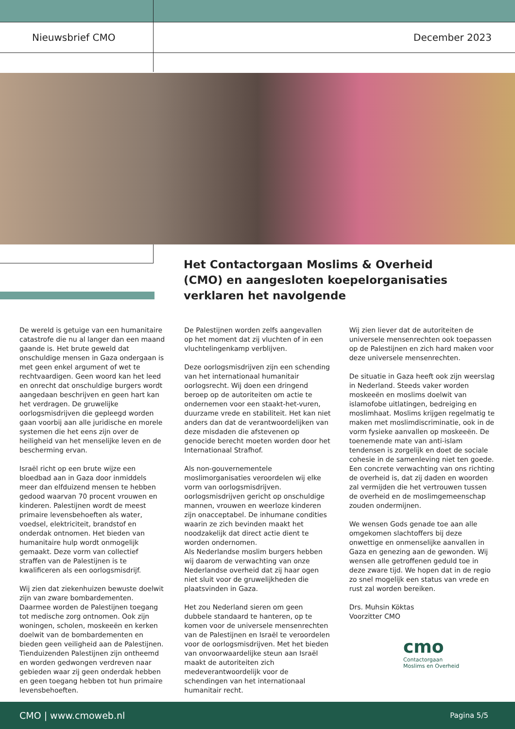Nieuwsbrief CMO December 2023
Het Contactorgaan Moslims & Overheid (CMO) en aangesloten koepelorganisaties verklaren het navolgende
De wereld is getuige van een humanitaire catastrofe die nu al langer dan een maand gaande is. Het brute geweld dat onschuldige mensen in Gaza ondergaan is met geen enkel argument of wet te rechtvaardigen. Geen woord kan het leed en onrecht dat onschuldige burgers wordt aangedaan beschrijven en geen hart kan het verdragen. De gruwelijke oorlogsmisdrijven die gepleegd worden gaan voorbij aan alle juridische en morele systemen die het eens zijn over de heiligheid van het menselijke leven en de bescherming ervan.
Israël richt op een brute wijze een bloedbad aan in Gaza door inmiddels meer dan elfduizend mensen te hebben gedood waarvan 70 procent vrouwen en kinderen. Palestijnen wordt de meest primaire levensbehoeften als water, voedsel, elektriciteit, brandstof en onderdak ontnomen. Het bieden van humanitaire hulp wordt onmogelijk gemaakt. Deze vorm van collectief straffen van de Palestijnen is te kwalificeren als een oorlogsmisdrijf.
Wij zien dat ziekenhuizen bewuste doelwit zijn van zware bombardementen. Daarmee worden de Palestijnen toegang tot medische zorg ontnomen. Ook zijn woningen, scholen, moskeeën en kerken doelwit van de bombardementen en bieden geen veiligheid aan de Palestijnen. Tienduizenden Palestijnen zijn ontheemd en worden gedwongen verdreven naar gebieden waar zij geen onderdak hebben en geen toegang hebben tot hun primaire levensbehoeften.
De Palestijnen worden zelfs aangevallen op het moment dat zij vluchten of in een vluchtelingenkamp verblijven.
Deze oorlogsmisdrijven zijn een schending van het internationaal humanitair oorlogsrecht. Wij doen een dringend beroep op de autoriteiten om actie te ondernemen voor een staakt-het-vuren, duurzame vrede en stabiliteit. Het kan niet anders dan dat de verantwoordelijken van deze misdaden die afstevenen op genocide berecht moeten worden door het Internationaal Strafhof.
Als non-gouvernementele moslimorganisaties veroordelen wij elke vorm van oorlogsmisdrijven. oorlogsmisdrijven gericht op onschuldige mannen, vrouwen en weerloze kinderen zijn onacceptabel. De inhumane condities waarin ze zich bevinden maakt het noodzakelijk dat direct actie dient te worden ondernomen.
Als Nederlandse moslim burgers hebben wij daarom de verwachting van onze Nederlandse overheid dat zij haar ogen niet sluit voor de gruwelijkheden die plaatsvinden in Gaza.
Het zou Nederland sieren om geen dubbele standaard te hanteren, op te komen voor de universele mensenrechten van de Palestijnen en Israël te veroordelen voor de oorlogsmisdrijven. Met het bieden van onvoorwaardelijke steun aan Israël maakt de autoriteiten zich medeverantwoordelijk voor de schendingen van het internationaal humanitair recht.
Wij zien liever dat de autoriteiten de universele mensenrechten ook toepassen op de Palestijnen en zich hard maken voor deze universele mensenrechten.
De situatie in Gaza heeft ook zijn weerslag in Nederland. Steeds vaker worden moskeeën en moslims doelwit van islamofobe uitlatingen, bedreiging en moslimhaat. Moslims krijgen regelmatig te maken met moslimdiscriminatie, ook in de vorm fysieke aanvallen op moskeeën. De toenemende mate van anti-islam tendensen is zorgelijk en doet de sociale cohesie in de samenleving niet ten goede. Een concrete verwachting van ons richting de overheid is, dat zij daden en woorden zal vermijden die het vertrouwen tussen de overheid en de moslimgemeenschap zouden ondermijnen.
We wensen Gods genade toe aan alle omgekomen slachtoffers bij deze onwettige en onmenselijke aanvallen in Gaza en genezing aan de gewonden. Wij wensen alle getroffenen geduld toe in deze zware tijd. We hopen dat in de regio zo snel mogelijk een status van vrede en rust zal worden bereiken.
Drs. Muhsin Köktas
Voorzitter CMO
cmo
Contactorgaan
Moslims en Overheid
CMO | www.cmoweb.nl Pagina 5/5